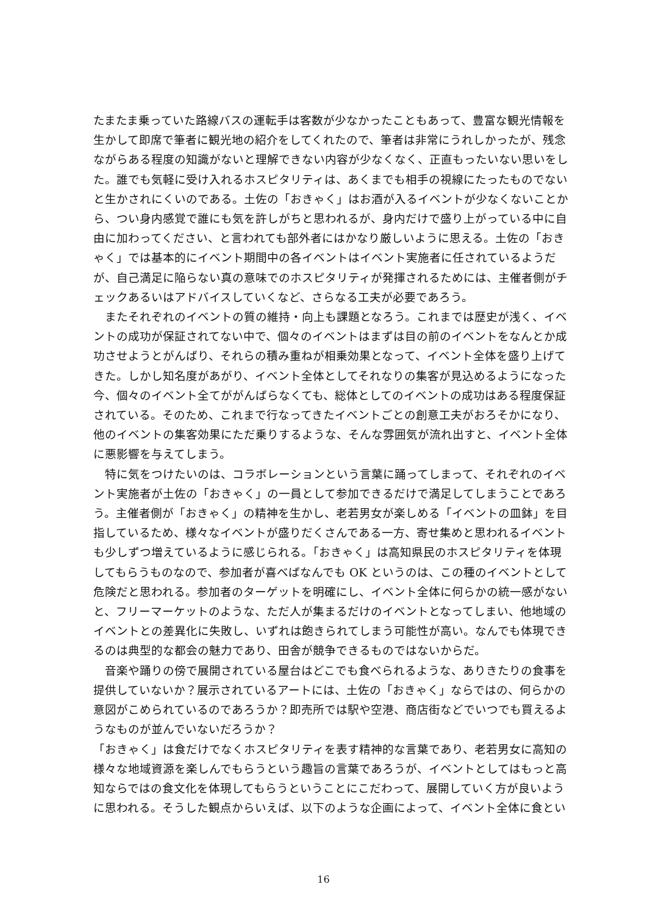たまたま乗っていた路線バスの運転手は客数が少なかったこともあって、豊富な観光情報を生かして即席で筆者に観光地の紹介をしてくれたので、筆者は非常にうれしかったが、残念ながらある程度の知識がないと理解できない内容が少なくなく、正直もったいない思いをした。誰でも気軽に受け入れるホスピタリティは、あくまでも相手の視線にたったものでないと生かされにくいのである。土佐の「おきゃく」はお酒が入るイベントが少なくないことから、つい身内感覚で誰にも気を許しがちと思われるが、身内だけで盛り上がっている中に自由に加わってください、と言われても部外者にはかなり厳しいように思える。土佐の「おきゃく」では基本的にイベント期間中の各イベントはイベント実施者に任されているようだが、自己満足に陥らない真の意味でのホスピタリティが発揮されるためには、主催者側がチェックあるいはアドバイスしていくなど、さらなる工夫が必要であろう。
またそれぞれのイベントの質の維持・向上も課題となろう。これまでは歴史が浅く、イベントの成功が保証されてない中で、個々のイベントはまずは目の前のイベントをなんとか成功させようとがんばり、それらの積み重ねが相乗効果となって、イベント全体を盛り上げてきた。しかし知名度があがり、イベント全体としてそれなりの集客が見込めるようになった今、個々のイベント全てががんばらなくても、総体としてのイベントの成功はある程度保証されている。そのため、これまで行なってきたイベントごとの創意工夫がおろそかになり、他のイベントの集客効果にただ乗りするような、そんな雰囲気が流れ出すと、イベント全体に悪影響を与えてしまう。
特に気をつけたいのは、コラボレーションという言葉に踊ってしまって、それぞれのイベント実施者が土佐の「おきゃく」の一員として参加できるだけで満足してしまうことであろう。主催者側が「おきゃく」の精神を生かし、老若男女が楽しめる「イベントの皿鉢」を目指しているため、様々なイベントが盛りだくさんである一方、寄せ集めと思われるイベントも少しずつ増えているように感じられる。「おきゃく」は高知県民のホスピタリティを体現してもらうものなので、参加者が喜べばなんでも OK というのは、この種のイベントとして危険だと思われる。参加者のターゲットを明確にし、イベント全体に何らかの統一感がないと、フリーマーケットのような、ただ人が集まるだけのイベントとなってしまい、他地域のイベントとの差異化に失敗し、いずれは飽きられてしまう可能性が高い。なんでも体現できるのは典型的な都会の魅力であり、田舎が競争できるものではないからだ。
音楽や踊りの傍で展開されている屋台はどこでも食べられるような、ありきたりの食事を提供していないか？展示されているアートには、土佐の「おきゃく」ならではの、何らかの意図がこめられているのであろうか？即売所では駅や空港、商店街などでいつでも買えるようなものが並んでいないだろうか？
「おきゃく」は食だけでなくホスピタリティを表す精神的な言葉であり、老若男女に高知の様々な地域資源を楽しんでもらうという趣旨の言葉であろうが、イベントとしてはもっと高知ならではの食文化を体現してもらうということにこだわって、展開していく方が良いように思われる。そうした観点からいえば、以下のような企画によって、イベント全体に食とい
16